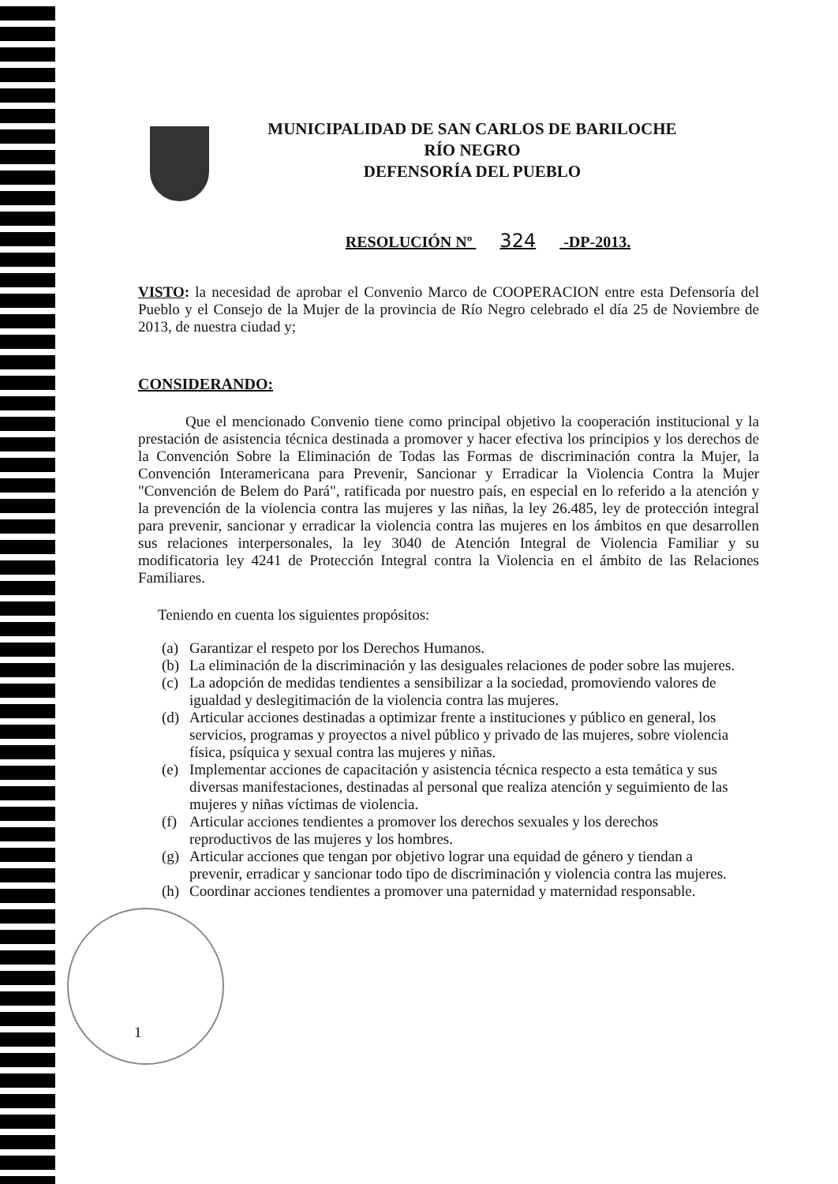MUNICIPALIDAD DE SAN CARLOS DE BARILOCHE
RÍO NEGRO
DEFENSORÍA DEL PUEBLO
RESOLUCIÓN Nº 324 -DP-2013.
VISTO: la necesidad de aprobar el Convenio Marco de COOPERACION entre esta Defensoría del Pueblo y el Consejo de la Mujer de la provincia de Río Negro celebrado el día 25 de Noviembre de 2013, de nuestra ciudad y;
CONSIDERANDO:
Que el mencionado Convenio tiene como principal objetivo la cooperación institucional y la prestación de asistencia técnica destinada a promover y hacer efectiva los principios y los derechos de la Convención Sobre la Eliminación de Todas las Formas de discriminación contra la Mujer, la Convención Interamericana para Prevenir, Sancionar y Erradicar la Violencia Contra la Mujer "Convención de Belem do Pará", ratificada por nuestro país, en especial en lo referido a la atención y la prevención de la violencia contra las mujeres y las niñas, la ley 26.485, ley de protección integral para prevenir, sancionar y erradicar la violencia contra las mujeres en los ámbitos en que desarrollen sus relaciones interpersonales, la ley 3040 de Atención Integral de Violencia Familiar y su modificatoria ley 4241 de Protección Integral contra la Violencia en el ámbito de las Relaciones Familiares.
Teniendo en cuenta los siguientes propósitos:
(a) Garantizar el respeto por los Derechos Humanos.
(b) La eliminación de la discriminación y las desiguales relaciones de poder sobre las mujeres.
(c) La adopción de medidas tendientes a sensibilizar a la sociedad, promoviendo valores de igualdad y deslegitimación de la violencia contra las mujeres.
(d) Articular acciones destinadas a optimizar frente a instituciones y público en general, los servicios, programas y proyectos a nivel público y privado de las mujeres, sobre violencia física, psíquica y sexual contra las mujeres y niñas.
(e) Implementar acciones de capacitación y asistencia técnica respecto a esta temática y sus diversas manifestaciones, destinadas al personal que realiza atención y seguimiento de las mujeres y niñas víctimas de violencia.
(f) Articular acciones tendientes a promover los derechos sexuales y los derechos reproductivos de las mujeres y los hombres.
(g) Articular acciones que tengan por objetivo lograr una equidad de género y tiendan a prevenir, erradicar y sancionar todo tipo de discriminación y violencia contra las mujeres.
(h) Coordinar acciones tendientes a promover una paternidad y maternidad responsable.
1